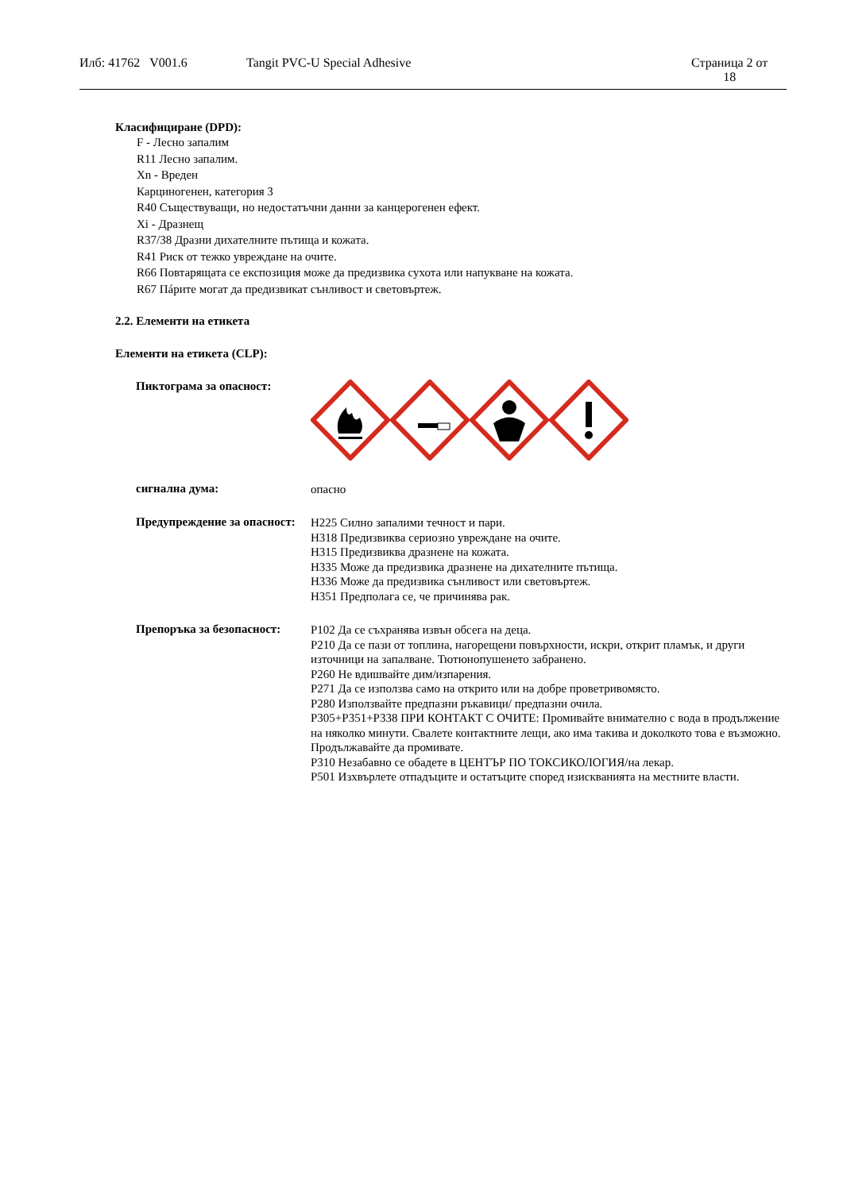Илб: 41762 V001.6 Tangit PVC-U Special Adhesive Страница 2 от
18
Класифициране (DPD):
F - Лесно запалим
R11 Лесно запалим.
Xn - Вреден
Карциногенен, категория 3
R40 Съществуващи, но недостатъчни данни за канцерогенен ефект.
Xi - Дразнещ
R37/38 Дразни дихателните пътища и кожата.
R41 Риск от тежко увреждане на очите.
R66 Повтарящата се експозиция може да предизвика сухота или напукване на кожата.
R67 Пáрите могат да предизвикат сънливост и световъртеж.
2.2. Елементи на етикета
Елементи на етикета (CLP):
Пиктограма за опасност:
сигнална дума:
опасно
Предупреждение за опасност:
H225 Силно запалими течност и пари.
H318 Предизвиква сериозно увреждане на очите.
H315 Предизвиква дразнене на кожата.
H335 Може да предизвика дразнене на дихателните пътища.
H336 Може да предизвика сънливост или световъртеж.
H351 Предполага се, че причинява рак.
Препоръка за безопасност:
P102 Да се съхранява извън обсега на деца.
P210 Да се пази от топлина, нагорещени повърхности, искри, открит пламък, и други източници на запалване. Тютюнопушенето забранено.
P260 Не вдишвайте дим/изпарения.
P271 Да се използва само на открито или на добре проветривомясто.
P280 Използвайте предпазни ръкавици/ предпазни очила.
P305+P351+P338 ПРИ КОНТАКТ С ОЧИТЕ: Промивайте внимателно с вода в продължение на няколко минути. Свалете контактните лещи, ако има такива и доколкото това е възможно. Продължавайте да промивате.
P310 Незабавно се обадете в ЦЕНТЪР ПО ТОКСИКОЛОГИЯ/на лекар.
P501 Изхвърлете отпадъците и остатъците според изискванията на местните власти.